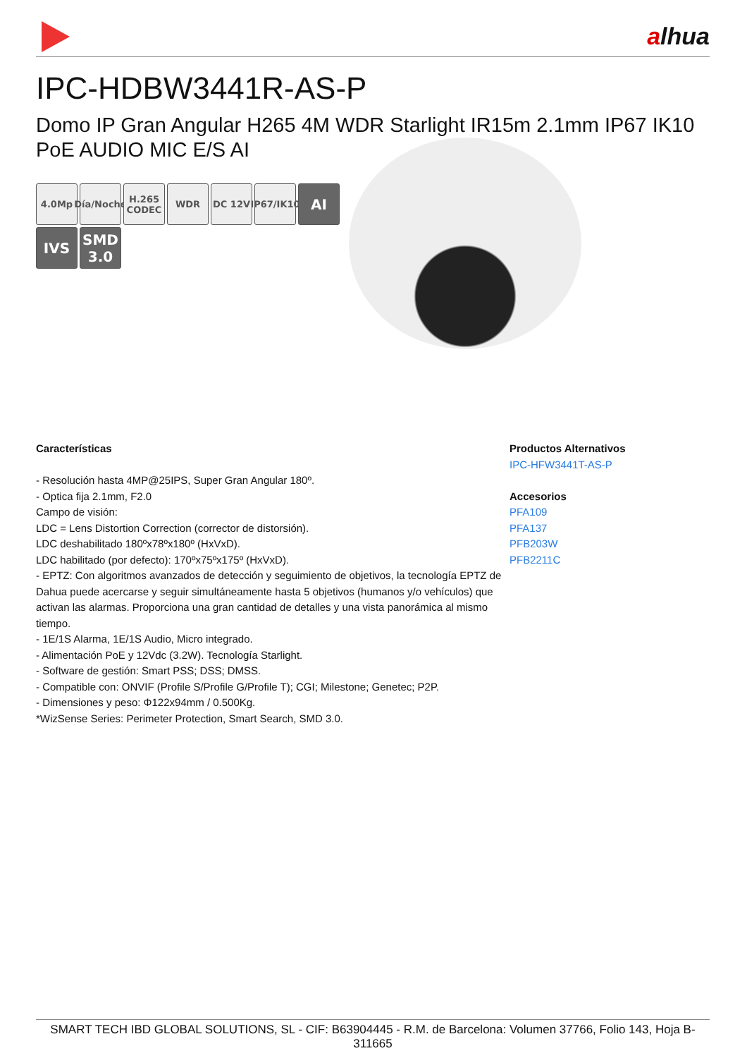alhua
IPC-HDBW3441R-AS-P
Domo IP Gran Angular H265 4M WDR Starlight IR15m 2.1mm IP67 IK10 PoE AUDIO MIC E/S AI
4.0Mp
Día/Noche
H.265 CODEC
WDR
DC 12V
IP67/IK10
AI
IVS
SMD 3.0
Características
- Resolución hasta 4MP@25IPS, Super Gran Angular 180º.
- Optica fija 2.1mm, F2.0
Campo de visión:
LDC = Lens Distortion Correction (corrector de distorsión).
LDC deshabilitado 180ºx78ºx180º (HxVxD).
LDC habilitado (por defecto): 170ºx75ºx175º (HxVxD).
- EPTZ: Con algoritmos avanzados de detección y seguimiento de objetivos, la tecnología EPTZ de Dahua puede acercarse y seguir simultáneamente hasta 5 objetivos (humanos y/o vehículos) que activan las alarmas. Proporciona una gran cantidad de detalles y una vista panorámica al mismo tiempo.
- 1E/1S Alarma, 1E/1S Audio, Micro integrado.
- Alimentación PoE y 12Vdc (3.2W). Tecnología Starlight.
- Software de gestión: Smart PSS; DSS; DMSS.
- Compatible con: ONVIF (Profile S/Profile G/Profile T); CGI; Milestone; Genetec; P2P.
- Dimensiones y peso: Φ122x94mm / 0.500Kg.
*WizSense Series: Perimeter Protection, Smart Search, SMD 3.0.
Productos Alternativos
IPC-HFW3441T-AS-P
Accesorios
PFA109
PFA137
PFB203W
PFB2211C
SMART TECH IBD GLOBAL SOLUTIONS, SL - CIF: B63904445 - R.M. de Barcelona: Volumen 37766, Folio 143, Hoja B-311665